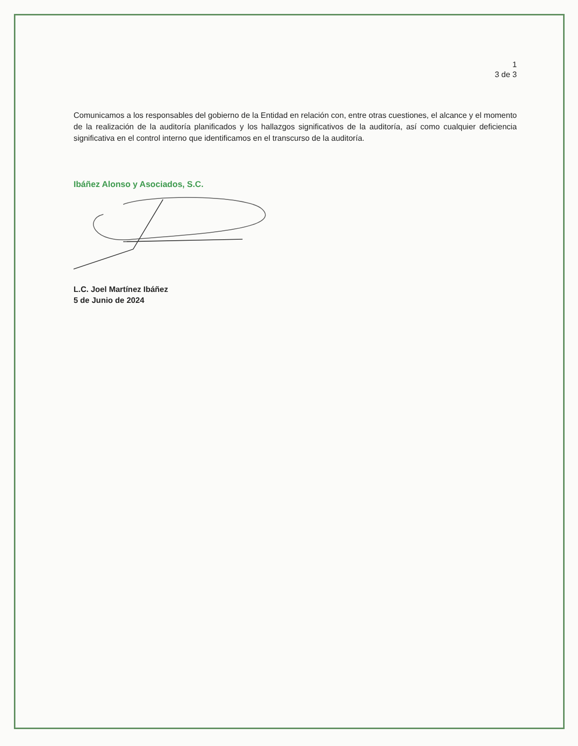1
3 de 3
Comunicamos a los responsables del gobierno de la Entidad en relación con, entre otras cuestiones, el alcance y el momento de la realización de la auditoría planificados y los hallazgos significativos de la auditoría, así como cualquier deficiencia significativa en el control interno que identificamos en el transcurso de la auditoría.
Ibáñez Alonso y Asociados, S.C.
L.C. Joel Martínez Ibáñez
5 de Junio de 2024